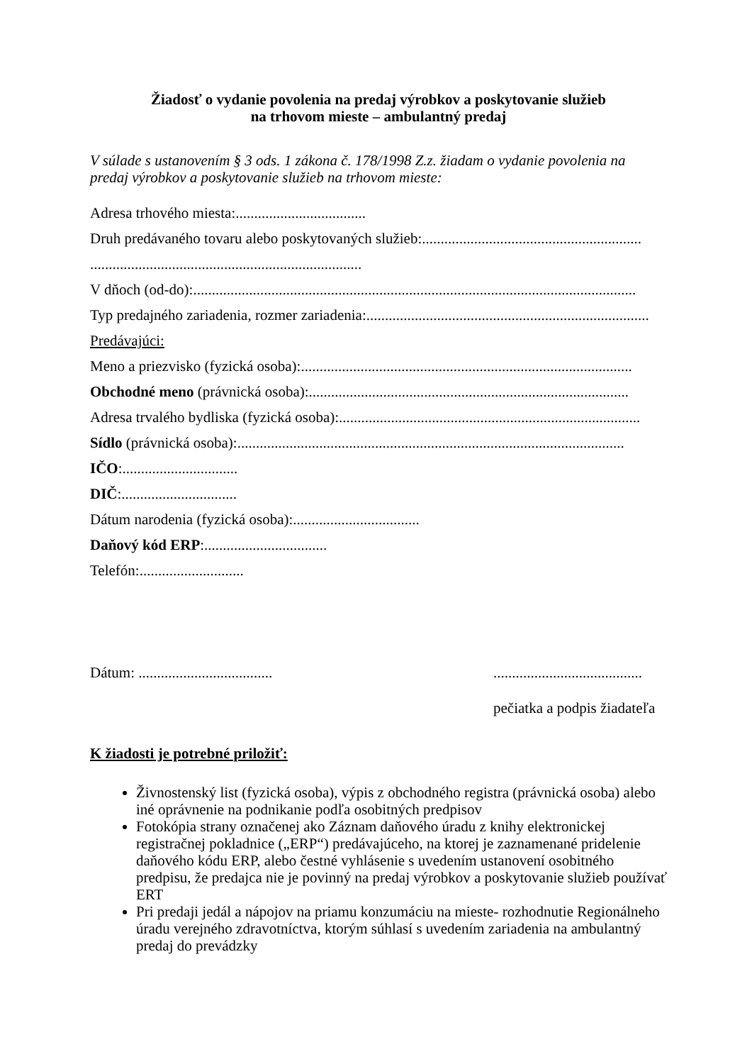Žiadosť o vydanie povolenia na predaj výrobkov a poskytovanie služieb
na trhovom mieste – ambulantný predaj
V súlade s ustanovením § 3 ods. 1 zákona č. 178/1998 Z.z. žiadam o vydanie povolenia na predaj výrobkov a poskytovanie služieb na trhovom mieste:
Adresa trhového miesta:...................................
Druh predávaného tovaru alebo poskytovaných služieb:...........................................................
.........................................................................
V dňoch (od-do):.......................................................................................................................
Typ predajného zariadenia, rozmer zariadenia:............................................................................
Predávajúci:
Meno a priezvisko (fyzická osoba):.........................................................................................
Obchodné meno (právnická osoba):......................................................................................
Adresa trvalého bydliska (fyzická osoba):.................................................................................
Sídlo (právnická osoba):........................................................................................................
IČO:...............................
DIČ:...............................
Dátum narodenia (fyzická osoba):..................................
Daňový kód ERP:.................................
Telefón:............................
Dátum: ....................................
........................................
pečiatka a podpis žiadateľa
K žiadosti je potrebné priložiť:
Živnostenský list (fyzická osoba), výpis z obchodného registra (právnická osoba) alebo iné oprávnenie na podnikanie podľa osobitných predpisov
Fotokópia strany označenej ako Záznam daňového úradu z knihy elektronickej registračnej pokladnice („ERP“) predávajúceho, na ktorej je zaznamenané pridelenie daňového kódu ERP, alebo čestné vyhlásenie s uvedením ustanovení osobitného predpisu, že predajca nie je povinný na predaj výrobkov a poskytovanie služieb používať ERT
Pri predaji jedál a nápojov na priamu konzumáciu na mieste- rozhodnutie Regionálneho úradu verejného zdravotníctva, ktorým súhlasí s uvedením zariadenia na ambulantný predaj do prevádzky